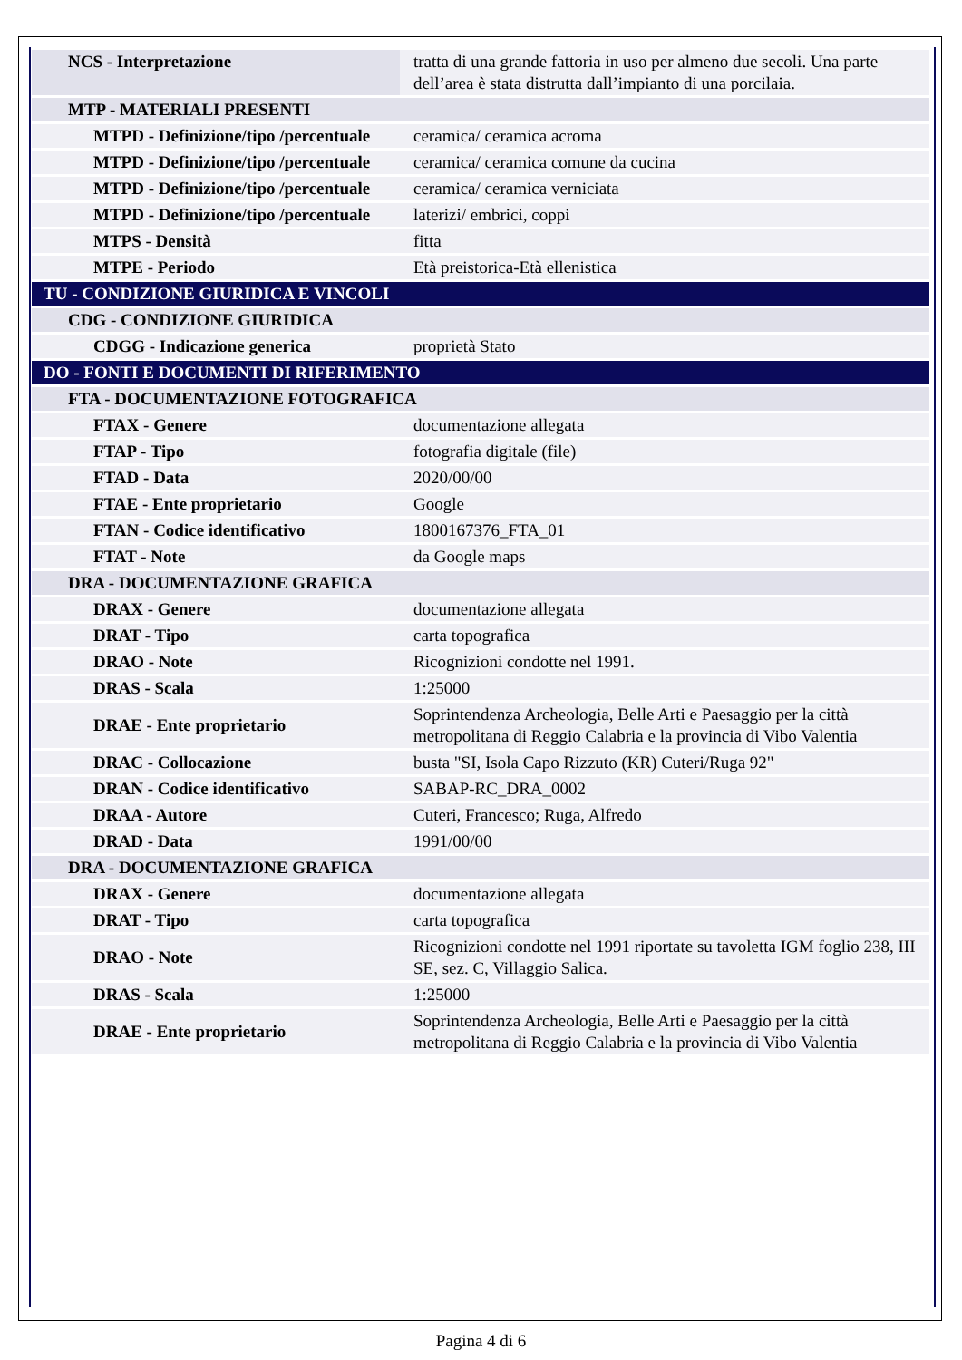| NCS - Interpretazione | tratta di una grande fattoria in uso per almeno due secoli. Una parte dell’area è stata distrutta dall’impianto di una porcilaia. |
| MTP - MATERIALI PRESENTI | |
| MTPD - Definizione/tipo /percentuale | ceramica/ ceramica acroma |
| MTPD - Definizione/tipo /percentuale | ceramica/ ceramica comune da cucina |
| MTPD - Definizione/tipo /percentuale | ceramica/ ceramica verniciata |
| MTPD - Definizione/tipo /percentuale | laterizi/ embrici, coppi |
| MTPS - Densità | fitta |
| MTPE - Periodo | Età preistorica-Età ellenistica |
| TU - CONDIZIONE GIURIDICA E VINCOLI | |
| CDG - CONDIZIONE GIURIDICA | |
| CDGG - Indicazione generica | proprietà Stato |
| DO - FONTI E DOCUMENTI DI RIFERIMENTO | |
| FTA - DOCUMENTAZIONE FOTOGRAFICA | |
| FTAX - Genere | documentazione allegata |
| FTAP - Tipo | fotografia digitale (file) |
| FTAD - Data | 2020/00/00 |
| FTAE - Ente proprietario | Google |
| FTAN - Codice identificativo | 1800167376_FTA_01 |
| FTAT - Note | da Google maps |
| DRA - DOCUMENTAZIONE GRAFICA | |
| DRAX - Genere | documentazione allegata |
| DRAT - Tipo | carta topografica |
| DRAO - Note | Ricognizioni condotte nel 1991. |
| DRAS - Scala | 1:25000 |
| DRAE - Ente proprietario | Soprintendenza Archeologia, Belle Arti e Paesaggio per la città metropolitana di Reggio Calabria e la provincia di Vibo Valentia |
| DRAC - Collocazione | busta "SI, Isola Capo Rizzuto (KR) Cuteri/Ruga 92" |
| DRAN - Codice identificativo | SABAP-RC_DRA_0002 |
| DRAA - Autore | Cuteri, Francesco; Ruga, Alfredo |
| DRAD - Data | 1991/00/00 |
| DRA - DOCUMENTAZIONE GRAFICA | |
| DRAX - Genere | documentazione allegata |
| DRAT - Tipo | carta topografica |
| DRAO - Note | Ricognizioni condotte nel 1991 riportate su tavoletta IGM foglio 238, III SE, sez. C, Villaggio Salica. |
| DRAS - Scala | 1:25000 |
| DRAE - Ente proprietario | Soprintendenza Archeologia, Belle Arti e Paesaggio per la città metropolitana di Reggio Calabria e la provincia di Vibo Valentia |
Pagina 4 di 6